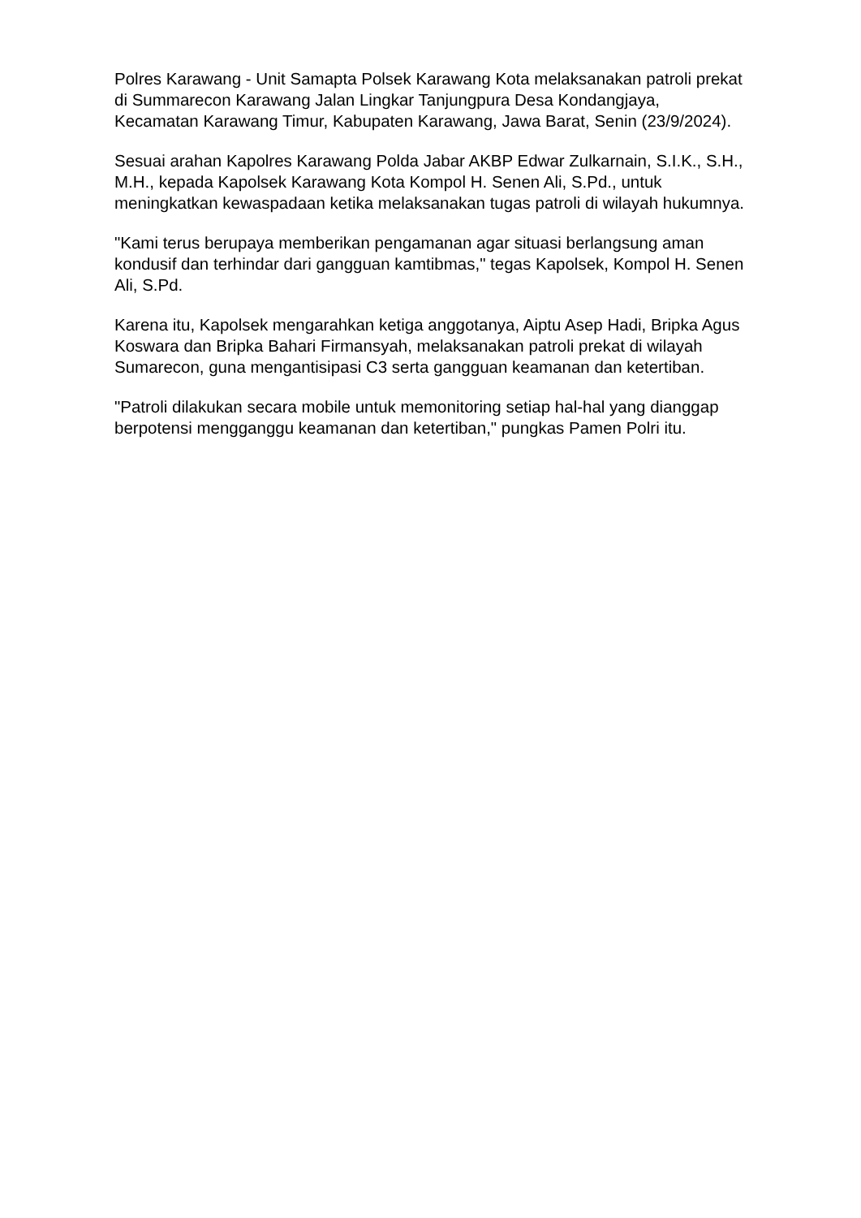Polres Karawang - Unit Samapta Polsek Karawang Kota melaksanakan patroli prekat di Summarecon Karawang Jalan Lingkar Tanjungpura Desa Kondangjaya, Kecamatan Karawang Timur, Kabupaten Karawang, Jawa Barat, Senin (23/9/2024).
Sesuai arahan Kapolres Karawang Polda Jabar AKBP Edwar Zulkarnain, S.I.K., S.H., M.H., kepada Kapolsek Karawang Kota Kompol H. Senen Ali, S.Pd., untuk meningkatkan kewaspadaan ketika melaksanakan tugas patroli di wilayah hukumnya.
"Kami terus berupaya memberikan pengamanan agar situasi berlangsung aman kondusif dan terhindar dari gangguan kamtibmas," tegas Kapolsek, Kompol H. Senen Ali, S.Pd.
Karena itu, Kapolsek mengarahkan ketiga anggotanya, Aiptu Asep Hadi, Bripka Agus Koswara dan Bripka Bahari Firmansyah, melaksanakan patroli prekat di wilayah Sumarecon, guna mengantisipasi C3 serta gangguan keamanan dan ketertiban.
"Patroli dilakukan secara mobile untuk memonitoring setiap hal-hal yang dianggap berpotensi mengganggu keamanan dan ketertiban," pungkas Pamen Polri itu.